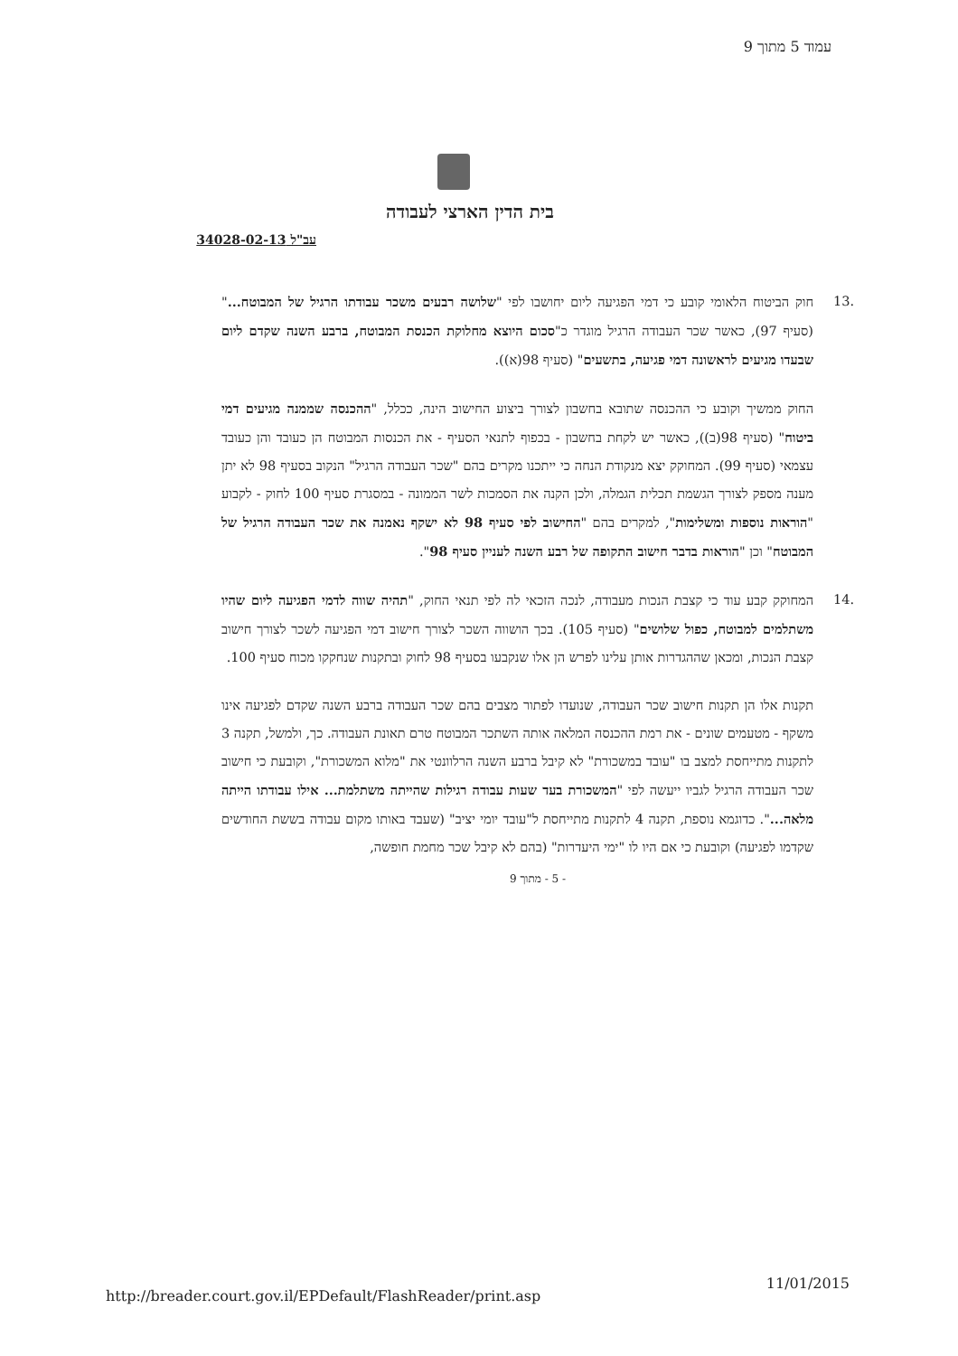עמוד 5 מתוך 9
בית הדין הארצי לעבודה
עב"ל 34028-02-13
.13 חוק הביטוח הלאומי קובע כי דמי הפגיעה ליום יחושבו לפי "שלושה רבעים משכר עבודתו הרגיל של המבוטח..." (סעיף 97), כאשר שכר העבודה הרגיל מוגדר כ"סכום היוצא מחלוקת הכנסת המבוטח, ברבע השנה שקדם ליום שבעדו מגיעים לראשונה דמי פגיעה, בתשעים" (סעיף 98(א)).
החוק ממשיך וקובע כי ההכנסה שתובא בחשבון לצורך ביצוע החישוב הינה, ככלל, "ההכנסה שממנה מגיעים דמי ביטוח" (סעיף 98(ב)), כאשר יש לקחת בחשבון - בכפוף לתנאי הסעיף - את הכנסות המבוטח הן כעובד והן כעובד עצמאי (סעיף 99). המחוקק יצא מנקודת הנחה כי ייתכנו מקרים בהם "שכר העבודה הרגיל" הנקוב בסעיף 98 לא יתן מענה מספק לצורך הגשמת תכלית הגמלה, ולכן הקנה את הסמכות לשר הממונה - במסגרת סעיף 100 לחוק - לקבוע "הוראות נוספות ומשלימות", למקרים בהם "החישוב לפי סעיף 98 לא ישקף נאמנה את שכר העבודה הרגיל של המבוטח" וכן "הוראות בדבר חישוב התקופה של רבע השנה לעניין סעיף 98".
.14 המחוקק קבע עוד כי קצבת הנכות מעבודה, לנכה הזכאי לה לפי תנאי החוק, "תהיה שווה לדמי הפגיעה ליום שהיו משתלמים למבוטח, כפול שלושים" (סעיף 105). בכך הושווה השכר לצורך חישוב דמי הפגיעה לשכר לצורך חישוב קצבת הנכות, ומכאן שההגדרות אותן עלינו לפרש הן אלו שנקבעו בסעיף 98 לחוק ובתקנות שנחקקו מכוח סעיף 100.
תקנות אלו הן תקנות חישוב שכר העבודה, שנועדו לפתור מצבים בהם שכר העבודה ברבע השנה שקדם לפגיעה אינו משקף - מטעמים שונים - את רמת ההכנסה המלאה אותה השתכר המבוטח טרם תאונת העבודה. כך, ולמשל, תקנה 3 לתקנות מתייחסת למצב בו "עובד במשכורת" לא קיבל ברבע השנה הרלוונטי את "מלוא המשכורת", וקובעת כי חישוב שכר העבודה הרגיל לגביו ייעשה לפי "המשכורת בעד שעות עבודה רגילות שהייתה משתלמת... אילו עבודתו הייתה מלאה...". כדוגמא נוספת, תקנה 4 לתקנות מתייחסת ל"עובד יומי יציב" (שעבד באותו מקום עבודה בששת החודשים שקדמו לפגיעה) וקובעת כי אם היו לו "ימי היעדרות" (בהם לא קיבל שכר מחמת חופשה,
- 5 - מתוך 9
http://breader.court.gov.il/EPDefault/FlashReader/print.asp
11/01/2015